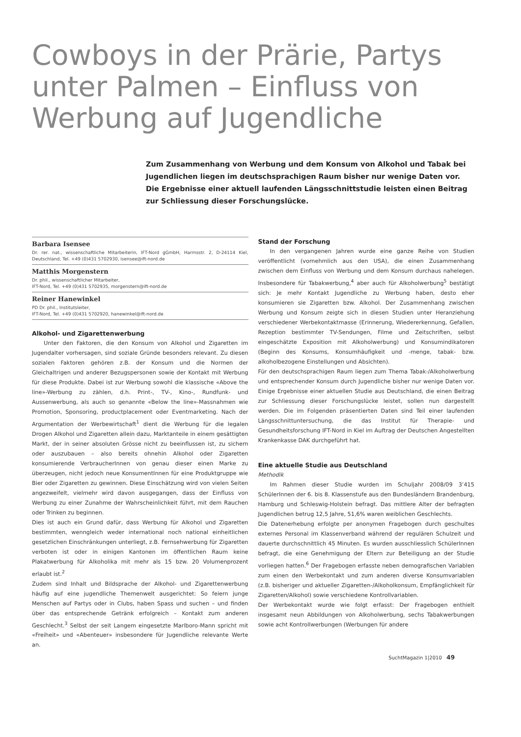Cowboys in der Prärie, Partys unter Palmen – Einfluss von Werbung auf Jugendliche
Zum Zusammenhang von Werbung und dem Konsum von Alkohol und Tabak bei Jugendlichen liegen im deutschsprachigen Raum bisher nur wenige Daten vor. Die Ergebnisse einer aktuell laufenden Längsschnittstudie leisten einen Beitrag zur Schliessung dieser Forschungslücke.
Barbara Isensee
Dr. rer. nat., wissenschaftliche Mitarbeiterin, IFT-Nord gGmbH, Harmsstr. 2, D-24114 Kiel, Deutschland, Tel. +49 (0)431 5702930, isensee@ift-nord.de
Matthis Morgenstern
Dr. phil., wissenschaftlicher Mitarbeiter,
IFT-Nord, Tel. +49 (0)431 5702935, morgenstern@ift-nord.de
Reiner Hanewinkel
PD Dr. phil., Institutsleiter,
IFT-Nord, Tel. +49 (0)431 5702920, hanewinkel@ift-nord.de
Alkohol- und Zigarettenwerbung
Unter den Faktoren, die den Konsum von Alkohol und Zigaretten im Jugendalter vorhersagen, sind soziale Gründe besonders relevant. Zu diesen sozialen Faktoren gehören z.B. der Konsum und die Normen der Gleichaltrigen und anderer Bezugspersonen sowie der Kontakt mit Werbung für diese Produkte. Dabei ist zur Werbung sowohl die klassische «Above the line»-Werbung zu zählen, d.h. Print-, TV-, Kino-, Rundfunk- und Aussenwerbung, als auch so genannte «Below the line»-Massnahmen wie Promotion, Sponsoring, productplacement oder Eventmarketing. Nach der Argumentation der Werbewirtschaft<sup>1</sup> dient die Werbung für die legalen Drogen Alkohol und Zigaretten allein dazu, Marktanteile in einem gesättigten Markt, der in seiner absoluten Grösse nicht zu beeinflussen ist, zu sichern oder auszubauen – also bereits ohnehin Alkohol oder Zigaretten konsumierende VerbraucherInnen von genau dieser einen Marke zu überzeugen, nicht jedoch neue KonsumentInnen für eine Produktgruppe wie Bier oder Zigaretten zu gewinnen. Diese Einschätzung wird von vielen Seiten angezweifelt, vielmehr wird davon ausgegangen, dass der Einfluss von Werbung zu einer Zunahme der Wahrscheinlichkeit führt, mit dem Rauchen oder Trinken zu beginnen.
Dies ist auch ein Grund dafür, dass Werbung für Alkohol und Zigaretten bestimmten, wenngleich weder international noch national einheitlichen gesetzlichen Einschränkungen unterliegt, z.B. Fernsehwerbung für Zigaretten verboten ist oder in einigen Kantonen im öffentlichen Raum keine Plakatwerbung für Alkoholika mit mehr als 15 bzw. 20 Volumenprozent erlaubt ist.<sup>2</sup>
Zudem sind Inhalt und Bildsprache der Alkohol- und Zigarettenwerbung häufig auf eine jugendliche Themenwelt ausgerichtet: So feiern junge Menschen auf Partys oder in Clubs, haben Spass und suchen – und finden über das entsprechende Getränk erfolgreich – Kontakt zum anderen Geschlecht.<sup>3</sup> Selbst der seit Langem eingesetzte Marlboro-Mann spricht mit «Freiheit» und «Abenteuer» insbesondere für Jugendliche relevante Werte an.
Stand der Forschung
In den vergangenen Jahren wurde eine ganze Reihe von Studien veröffentlicht (vornehmlich aus den USA), die einen Zusammenhang zwischen dem Einfluss von Werbung und dem Konsum durchaus nahelegen. Insbesondere für Tabakwerbung,<sup>4</sup> aber auch für Alkoholwerbung<sup>5</sup> bestätigt sich: Je mehr Kontakt Jugendliche zu Werbung haben, desto eher konsumieren sie Zigaretten bzw. Alkohol. Der Zusammenhang zwischen Werbung und Konsum zeigte sich in diesen Studien unter Heranziehung verschiedener Werbekontaktmasse (Erinnerung, Wiedererkennung, Gefallen, Rezeption bestimmter TV-Sendungen, Filme und Zeitschriften, selbst eingeschätzte Exposition mit Alkoholwerbung) und Konsumindikatoren (Beginn des Konsums, Konsumhäufigkeit und -menge, tabak- bzw. alkoholbezogene Einstellungen und Absichten).
Für den deutschsprachigen Raum liegen zum Thema Tabak-/Alkoholwerbung und entsprechender Konsum durch Jugendliche bisher nur wenige Daten vor. Einige Ergebnisse einer aktuellen Studie aus Deutschland, die einen Beitrag zur Schliessung dieser Forschungslücke leistet, sollen nun dargestellt werden. Die im Folgenden präsentierten Daten sind Teil einer laufenden Längsschnittuntersuchung, die das Institut für Therapie- und Gesundheitsforschung IFT-Nord in Kiel im Auftrag der Deutschen Angestellten Krankenkasse DAK durchgeführt hat.
Eine aktuelle Studie aus Deutschland
Methodik
Im Rahmen dieser Studie wurden im Schuljahr 2008/09 3’415 SchülerInnen der 6. bis 8. Klassenstufe aus den Bundesländern Brandenburg, Hamburg und Schleswig-Holstein befragt. Das mittlere Alter der befragten Jugendlichen betrug 12,5 Jahre, 51,6% waren weiblichen Geschlechts.
Die Datenerhebung erfolgte per anonymen Fragebogen durch geschultes externes Personal im Klassenverband während der regulären Schulzeit und dauerte durchschnittlich 45 Minuten. Es wurden ausschliesslich SchülerInnen befragt, die eine Genehmigung der Eltern zur Beteiligung an der Studie vorliegen hatten.<sup>6</sup> Der Fragebogen erfasste neben demografischen Variablen zum einen den Werbekontakt und zum anderen diverse Konsumvariablen (z.B. bisheriger und aktueller Zigaretten-/Alkoholkonsum, Empfänglichkeit für Zigaretten/Alkohol) sowie verschiedene Kontrollvariablen.
Der Werbekontakt wurde wie folgt erfasst: Der Fragebogen enthielt insgesamt neun Abbildungen von Alkoholwerbung, sechs Tabakwerbungen sowie acht Kontrollwerbungen (Werbungen für andere
SuchtMagazin 1|2010 49